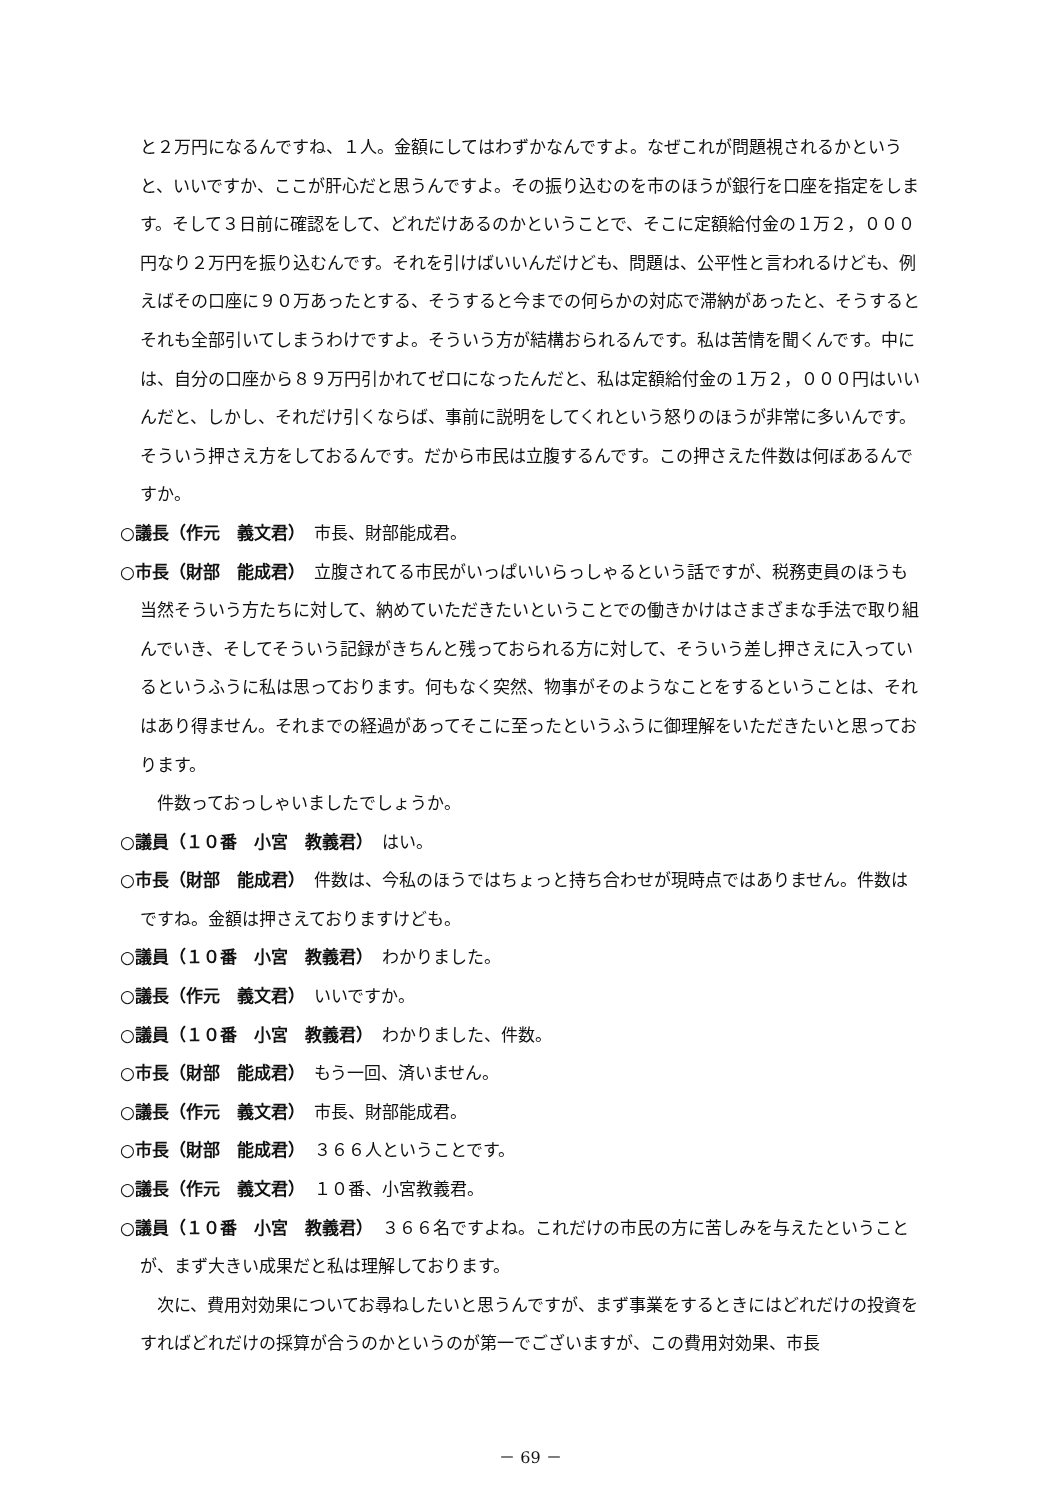と２万円になるんですね、１人。金額にしてはわずかなんですよ。なぜこれが問題視されるかというと、いいですか、ここが肝心だと思うんですよ。その振り込むのを市のほうが銀行を口座を指定をします。そして３日前に確認をして、どれだけあるのかということで、そこに定額給付金の１万２，０００円なり２万円を振り込むんです。それを引けばいいんだけども、問題は、公平性と言われるけども、例えばその口座に９０万あったとする、そうすると今までの何らかの対応で滞納があったと、そうするとそれも全部引いてしまうわけですよ。そういう方が結構おられるんです。私は苦情を聞くんです。中には、自分の口座から８９万円引かれてゼロになったんだと、私は定額給付金の１万２，０００円はいいんだと、しかし、それだけ引くならば、事前に説明をしてくれという怒りのほうが非常に多いんです。そういう押さえ方をしておるんです。だから市民は立腹するんです。この押さえた件数は何ぼあるんですか。
○議長（作元　義文君）　市長、財部能成君。
○市長（財部　能成君）　立腹されてる市民がいっぱいいらっしゃるという話ですが、税務吏員のほうも当然そういう方たちに対して、納めていただきたいということでの働きかけはさまざまな手法で取り組んでいき、そしてそういう記録がきちんと残っておられる方に対して、そういう差し押さえに入っているというふうに私は思っております。何もなく突然、物事がそのようなことをするということは、それはあり得ません。それまでの経過があってそこに至ったというふうに御理解をいただきたいと思っております。
件数っておっしゃいましたでしょうか。
○議員（１０番　小宮　教義君）　はい。
○市長（財部　能成君）　件数は、今私のほうではちょっと持ち合わせが現時点ではありません。件数はですね。金額は押さえておりますけども。
○議員（１０番　小宮　教義君）　わかりました。
○議長（作元　義文君）　いいですか。
○議員（１０番　小宮　教義君）　わかりました、件数。
○市長（財部　能成君）　もう一回、済いません。
○議長（作元　義文君）　市長、財部能成君。
○市長（財部　能成君）　３６６人ということです。
○議長（作元　義文君）　１０番、小宮教義君。
○議員（１０番　小宮　教義君）　３６６名ですよね。これだけの市民の方に苦しみを与えたということが、まず大きい成果だと私は理解しております。
次に、費用対効果についてお尋ねしたいと思うんですが、まず事業をするときにはどれだけの投資をすればどれだけの採算が合うのかというのが第一でございますが、この費用対効果、市長
－ 69 －